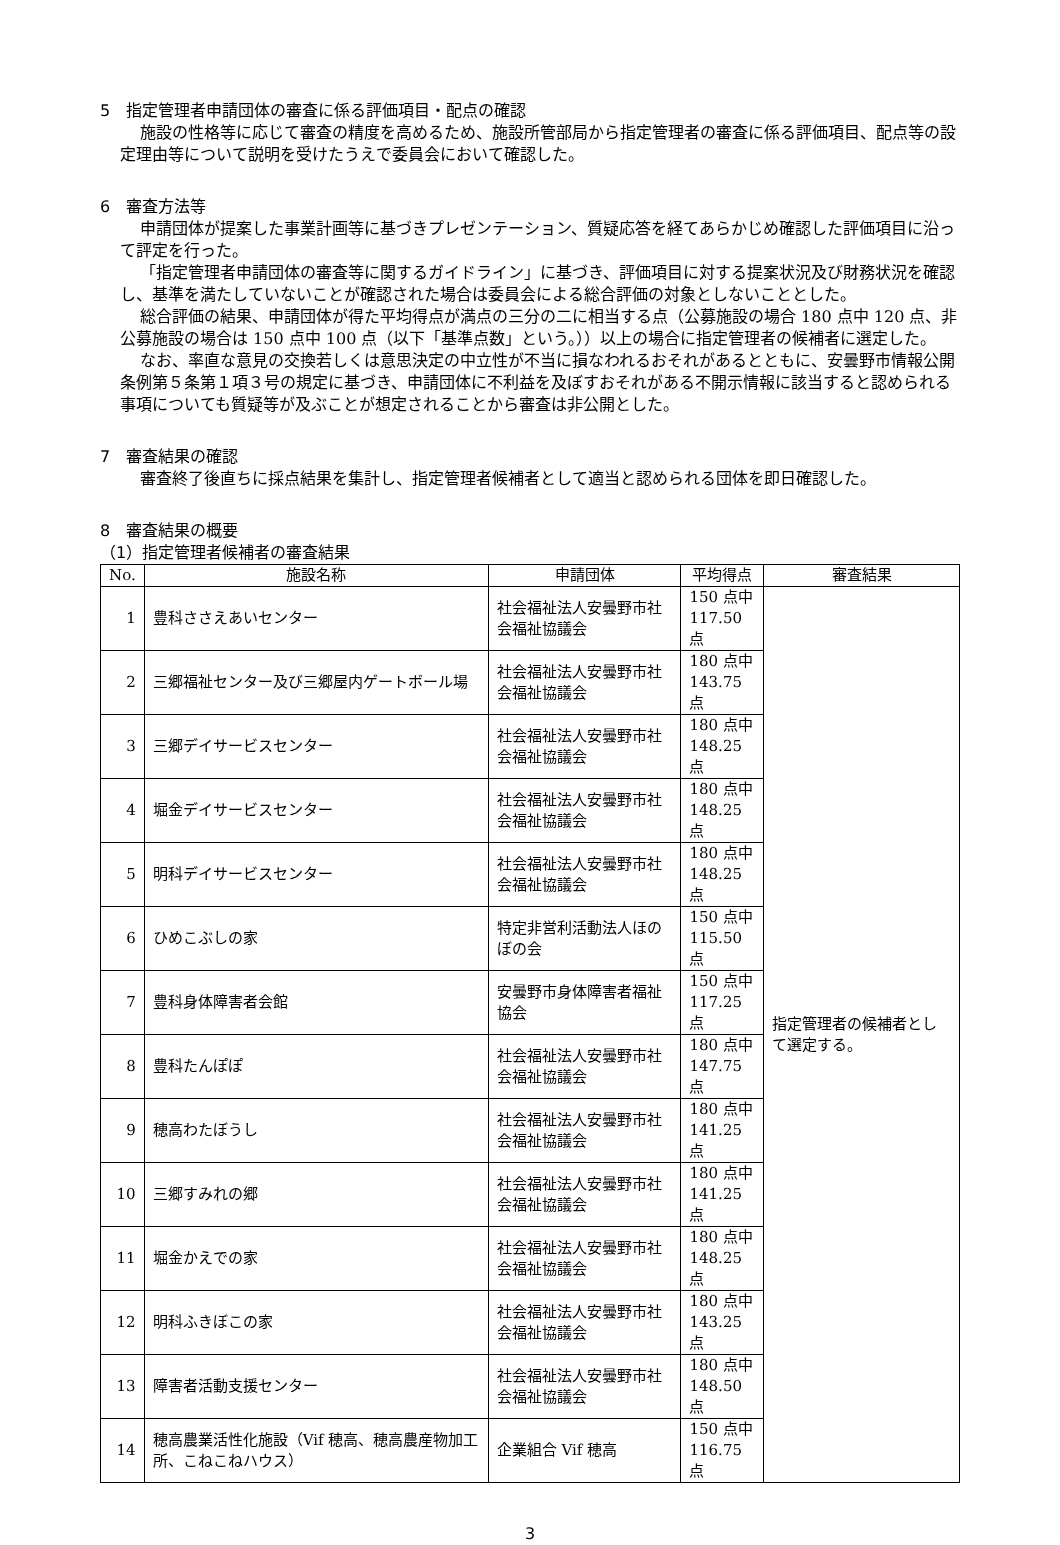5　指定管理者申請団体の審査に係る評価項目・配点の確認
施設の性格等に応じて審査の精度を高めるため、施設所管部局から指定管理者の審査に係る評価項目、配点等の設定理由等について説明を受けたうえで委員会において確認した。
6　審査方法等
申請団体が提案した事業計画等に基づきプレゼンテーション、質疑応答を経てあらかじめ確認した評価項目に沿って評定を行った。
「指定管理者申請団体の審査等に関するガイドライン」に基づき、評価項目に対する提案状況及び財務状況を確認し、基準を満たしていないことが確認された場合は委員会による総合評価の対象としないこととした。
総合評価の結果、申請団体が得た平均得点が満点の三分の二に相当する点（公募施設の場合 180 点中 120 点、非公募施設の場合は 150 点中 100 点（以下「基準点数」という。））以上の場合に指定管理者の候補者に選定した。
なお、率直な意見の交換若しくは意思決定の中立性が不当に損なわれるおそれがあるとともに、安曇野市情報公開条例第５条第１項３号の規定に基づき、申請団体に不利益を及ぼすおそれがある不開示情報に該当すると認められる事項についても質疑等が及ぶことが想定されることから審査は非公開とした。
7　審査結果の確認
審査終了後直ちに採点結果を集計し、指定管理者候補者として適当と認められる団体を即日確認した。
8　審査結果の概要
（1）指定管理者候補者の審査結果
| No. | 施設名称 | 申請団体 | 平均得点 | 審査結果 |
| --- | --- | --- | --- | --- |
| 1 | 豊科ささえあいセンター | 社会福祉法人安曇野市社会福祉協議会 | 150 点中 117.50 点 | 指定管理者の候補者として選定する。 |
| 2 | 三郷福祉センター及び三郷屋内ゲートボール場 | 社会福祉法人安曇野市社会福祉協議会 | 180 点中 143.75 点 | |
| 3 | 三郷デイサービスセンター | 社会福祉法人安曇野市社会福祉協議会 | 180 点中 148.25 点 | |
| 4 | 堀金デイサービスセンター | 社会福祉法人安曇野市社会福祉協議会 | 180 点中 148.25 点 | |
| 5 | 明科デイサービスセンター | 社会福祉法人安曇野市社会福祉協議会 | 180 点中 148.25 点 | |
| 6 | ひめこぶしの家 | 特定非営利活動法人ほのぼの会 | 150 点中 115.50 点 | |
| 7 | 豊科身体障害者会館 | 安曇野市身体障害者福祉協会 | 150 点中 117.25 点 | |
| 8 | 豊科たんぽぽ | 社会福祉法人安曇野市社会福祉協議会 | 180 点中 147.75 点 | |
| 9 | 穂高わたぼうし | 社会福祉法人安曇野市社会福祉協議会 | 180 点中 141.25 点 | |
| 10 | 三郷すみれの郷 | 社会福祉法人安曇野市社会福祉協議会 | 180 点中 141.25 点 | |
| 11 | 堀金かえでの家 | 社会福祉法人安曇野市社会福祉協議会 | 180 点中 148.25 点 | |
| 12 | 明科ふきぼこの家 | 社会福祉法人安曇野市社会福祉協議会 | 180 点中 143.25 点 | |
| 13 | 障害者活動支援センター | 社会福祉法人安曇野市社会福祉協議会 | 180 点中 148.50 点 | |
| 14 | 穂高農業活性化施設（Vif 穂高、穂高農産物加工所、こねこねハウス） | 企業組合 Vif 穂高 | 150 点中 116.75 点 | |
3